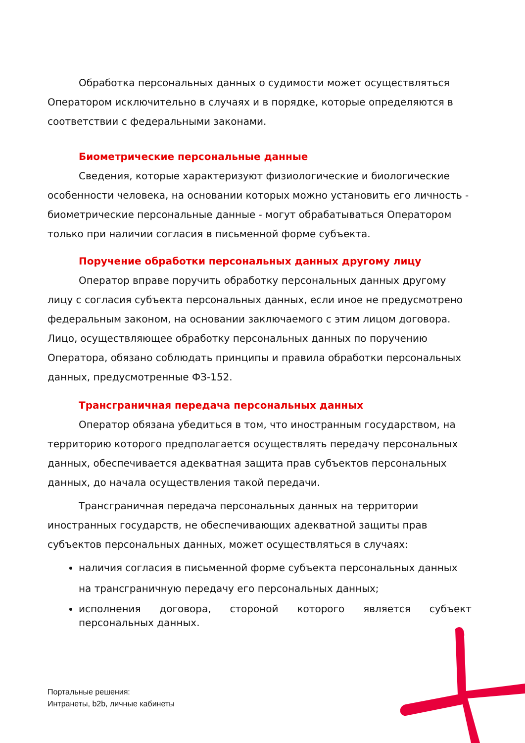Обработка персональных данных о судимости может осуществляться Оператором исключительно в случаях и в порядке, которые определяются в соответствии с федеральными законами.
Биометрические персональные данные
Сведения, которые характеризуют физиологические и биологические особенности человека, на основании которых можно установить его личность - биометрические персональные данные - могут обрабатываться Оператором только при наличии согласия в письменной форме субъекта.
Поручение обработки персональных данных другому лицу
Оператор вправе поручить обработку персональных данных другому лицу с согласия субъекта персональных данных, если иное не предусмотрено федеральным законом, на основании заключаемого с этим лицом договора. Лицо, осуществляющее обработку персональных данных по поручению Оператора, обязано соблюдать принципы и правила обработки персональных данных, предусмотренные ФЗ-152.
Трансграничная передача персональных данных
Оператор обязана убедиться в том, что иностранным государством, на территорию которого предполагается осуществлять передачу персональных данных, обеспечивается адекватная защита прав субъектов персональных данных, до начала осуществления такой передачи.
Трансграничная передача персональных данных на территории иностранных государств, не обеспечивающих адекватной защиты прав субъектов персональных данных, может осуществляться в случаях:
наличия согласия в письменной форме субъекта персональных данных на трансграничную передачу его персональных данных;
исполнения договора, стороной которого является субъект персональных данных.
Портальные решения:
Интранеты, b2b, личные кабинеты